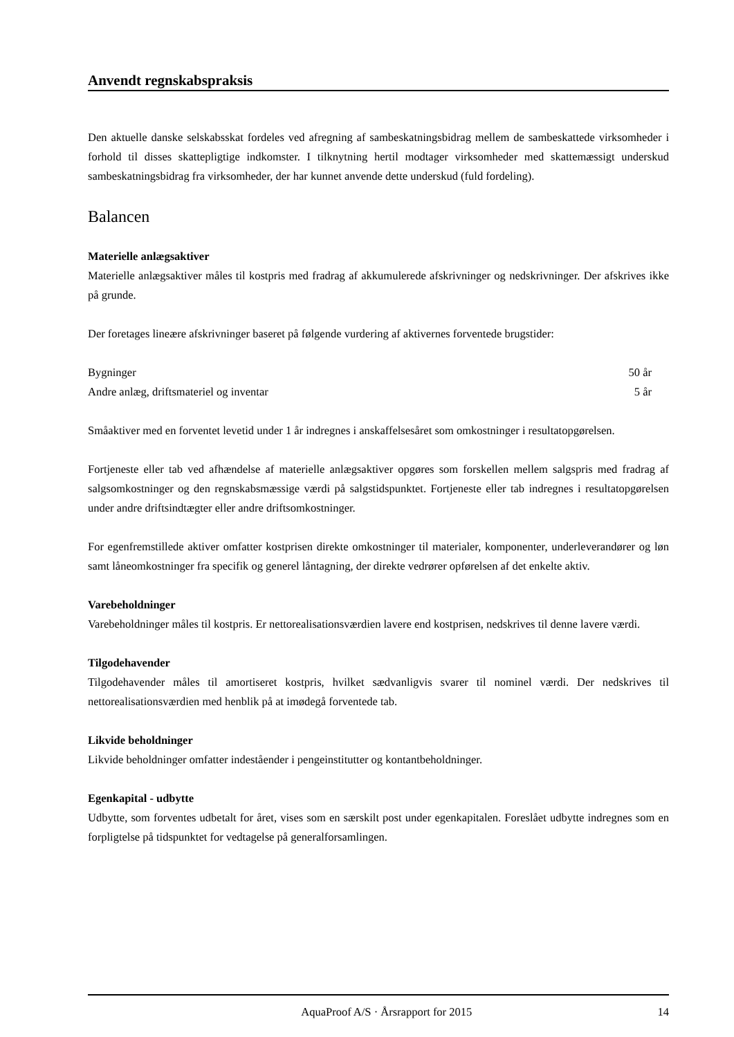Anvendt regnskabspraksis
Den aktuelle danske selskabsskat fordeles ved afregning af sambeskatningsbidrag mellem de sambeskattede virksomheder i forhold til disses skattepligtige indkomster. I tilknytning hertil modtager virksomheder med skattemæssigt underskud sambeskatningsbidrag fra virksomheder, der har kunnet anvende dette underskud (fuld fordeling).
Balancen
Materielle anlægsaktiver
Materielle anlægsaktiver måles til kostpris med fradrag af akkumulerede afskrivninger og nedskrivninger. Der afskrives ikke på grunde.
Der foretages lineære afskrivninger baseret på følgende vurdering af aktivernes forventede brugstider:
| Bygninger | 50 år |
| Andre anlæg, driftsmateriel og inventar | 5 år |
Småaktiver med en forventet levetid under 1 år indregnes i anskaffelsesåret som omkostninger i resultatopgørelsen.
Fortjeneste eller tab ved afhændelse af materielle anlægsaktiver opgøres som forskellen mellem salgspris med fradrag af salgsomkostninger og den regnskabsmæssige værdi på salgstidspunktet. Fortjeneste eller tab indregnes i resultatopgørelsen under andre driftsindtægter eller andre driftsomkostninger.
For egenfremstillede aktiver omfatter kostprisen direkte omkostninger til materialer, komponenter, underleverandører og løn samt låneomkostninger fra specifik og generel låntagning, der direkte vedrører opførelsen af det enkelte aktiv.
Varebeholdninger
Varebeholdninger måles til kostpris. Er nettorealisationsværdien lavere end kostprisen, nedskrives til denne lavere værdi.
Tilgodehavender
Tilgodehavender måles til amortiseret kostpris, hvilket sædvanligvis svarer til nominel værdi. Der nedskrives til nettorealisationsværdien med henblik på at imødegå forventede tab.
Likvide beholdninger
Likvide beholdninger omfatter indeståender i pengeinstitutter og kontantbeholdninger.
Egenkapital - udbytte
Udbytte, som forventes udbetalt for året, vises som en særskilt post under egenkapitalen. Foreslået udbytte indregnes som en forpligtelse på tidspunktet for vedtagelse på generalforsamlingen.
AquaProof A/S · Årsrapport for 2015 14